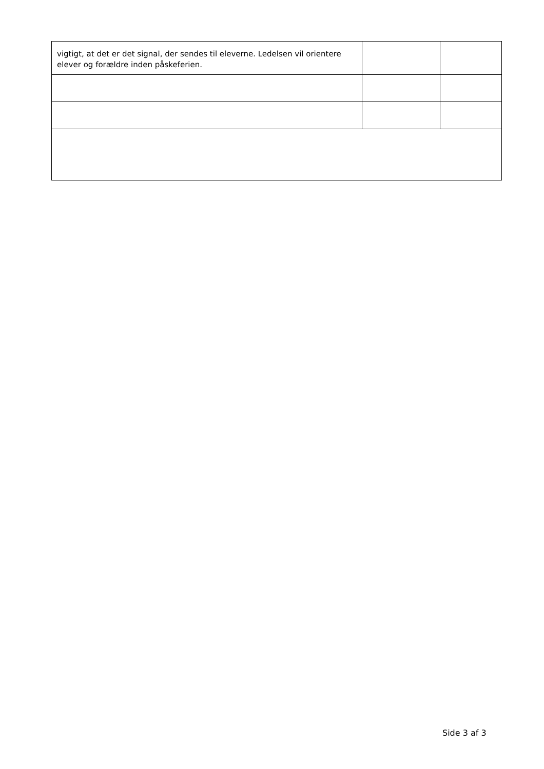| vigtigt, at det er det signal, der sendes til eleverne. Ledelsen vil orientere elever og forældre inden påskeferien. | | |
Side 3 af 3